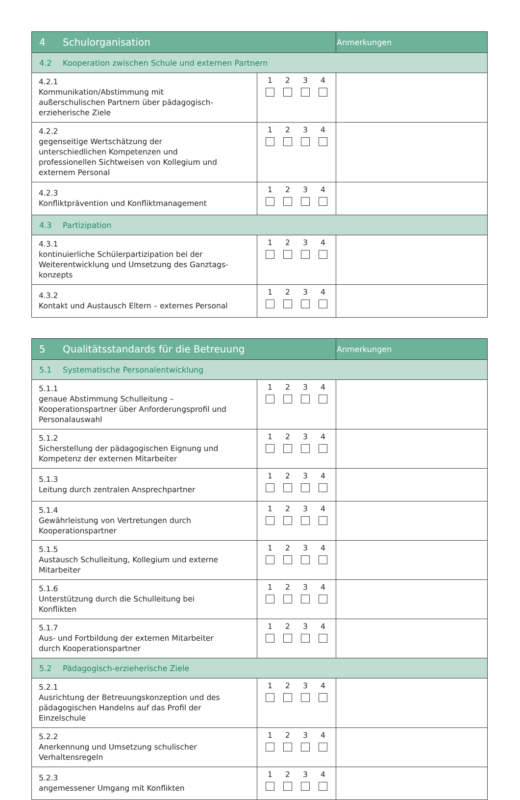| 4 Schulorganisation | | Anmerkungen |
| 4.2 Kooperation zwischen Schule und externen Partnern | | |
| 4.2.1 Kommunikation/Abstimmung mit außerschulischen Partnern über pädagogisch-erzieherische Ziele | 1 2 3 4 | |
| 4.2.2 gegenseitige Wertschätzung der unterschiedlichen Kompetenzen und professionellen Sichtweisen von Kollegium und externem Personal | 1 2 3 4 | |
| 4.2.3 Konfliktprävention und Konfliktmanagement | 1 2 3 4 | |
| 4.3 Partizipation | | |
| 4.3.1 kontinuierliche Schülerpartizipation bei der Weiterentwicklung und Umsetzung des Ganztags-konzepts | 1 2 3 4 | |
| 4.3.2 Kontakt und Austausch Eltern – externes Personal | 1 2 3 4 | |
| 5 Qualitätsstandards für die Betreuung | | Anmerkungen |
| 5.1 Systematische Personalentwicklung | | |
| 5.1.1 genaue Abstimmung Schulleitung – Kooperationspartner über Anforderungsprofil und Personalauswahl | 1 2 3 4 | |
| 5.1.2 Sicherstellung der pädagogischen Eignung und Kompetenz der externen Mitarbeiter | 1 2 3 4 | |
| 5.1.3 Leitung durch zentralen Ansprechpartner | 1 2 3 4 | |
| 5.1.4 Gewährleistung von Vertretungen durch Kooperationspartner | 1 2 3 4 | |
| 5.1.5 Austausch Schulleitung, Kollegium und externe Mitarbeiter | 1 2 3 4 | |
| 5.1.6 Unterstützung durch die Schulleitung bei Konflikten | 1 2 3 4 | |
| 5.1.7 Aus- und Fortbildung der externen Mitarbeiter durch Kooperationspartner | 1 2 3 4 | |
| 5.2 Pädagogisch-erzieherische Ziele | | |
| 5.2.1 Ausrichtung der Betreuungskonzeption und des pädagogischen Handelns auf das Profil der Einzelschule | 1 2 3 4 | |
| 5.2.2 Anerkennung und Umsetzung schulischer Verhaltensregeln | 1 2 3 4 | |
| 5.2.3 angemessener Umgang mit Konflikten | 1 2 3 4 | |